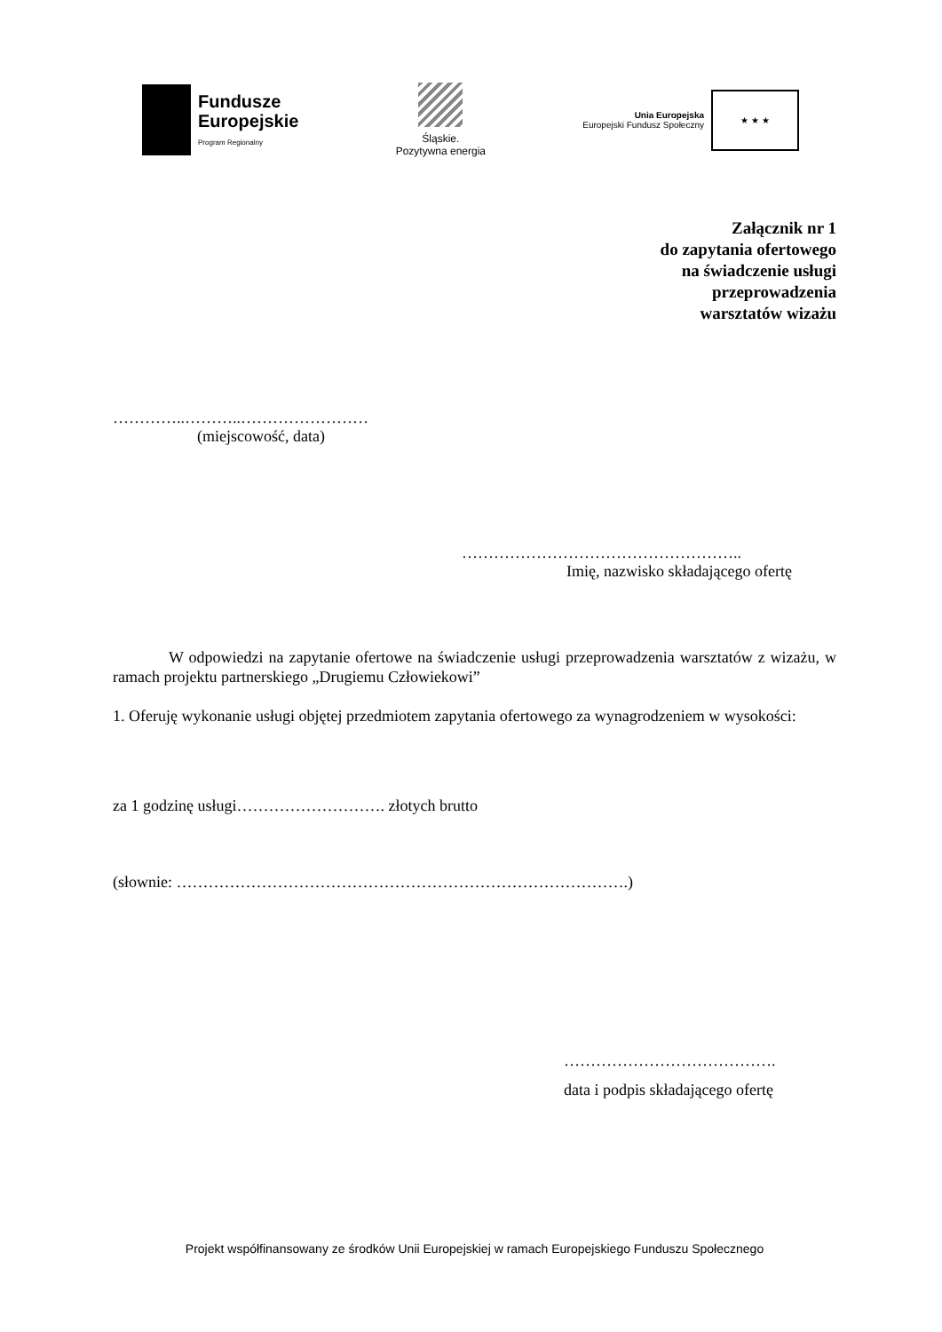Fundusze
Europejskie
Program Regionalny
Śląskie.
Pozytywna energia
Unia Europejska
Europejski Fundusz Społeczny
★ ★ ★
Załącznik nr 1
do zapytania ofertowego
na świadczenie usługi
przeprowadzenia
warsztatów wizażu
…………..………..……………………
(miejscowość, data)
……………………………………………..
Imię, nazwisko składającego ofertę
W odpowiedzi na zapytanie ofertowe na świadczenie usługi przeprowadzenia warsztatów z wizażu, w ramach projektu partnerskiego „Drugiemu Człowiekowi”
1. Oferuję wykonanie usługi objętej przedmiotem zapytania ofertowego za wynagrodzeniem w wysokości:
za 1 godzinę usługi………………………. złotych brutto
(słownie: ………………………………………………………………………….)
………………………………….
data i podpis składającego ofertę
Projekt współfinansowany ze środków Unii Europejskiej w ramach Europejskiego Funduszu Społecznego